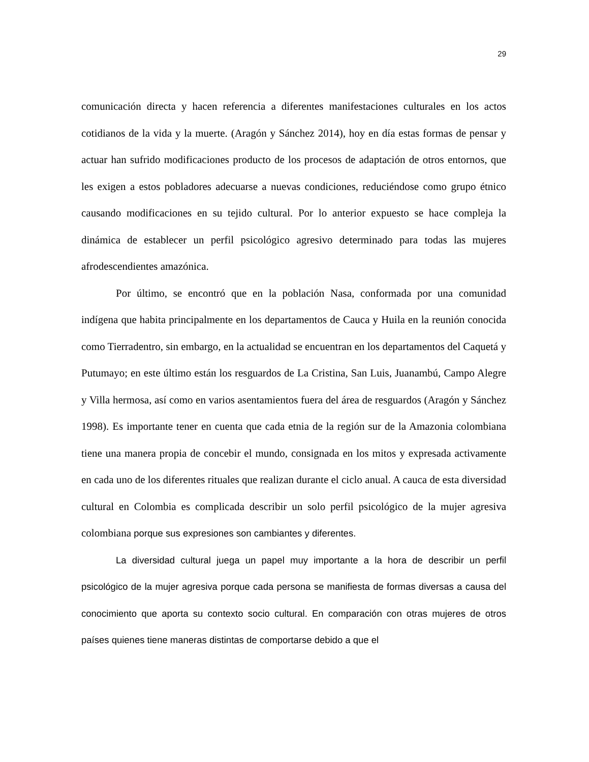29
comunicación directa y hacen referencia a diferentes manifestaciones culturales en los actos cotidianos de la vida y la muerte. (Aragón y Sánchez 2014), hoy en día estas formas de pensar y actuar han sufrido modificaciones producto de los procesos de adaptación de otros entornos, que les exigen a estos pobladores adecuarse a nuevas condiciones, reduciéndose como grupo étnico causando modificaciones en su tejido cultural. Por lo anterior expuesto se hace compleja la dinámica de establecer un perfil psicológico agresivo determinado para todas las mujeres afrodescendientes amazónica.
Por último, se encontró que en la población Nasa, conformada por una comunidad indígena que habita principalmente en los departamentos de Cauca y Huila en la reunión conocida como Tierradentro, sin embargo, en la actualidad se encuentran en los departamentos del Caquetá y Putumayo; en este último están los resguardos de La Cristina, San Luis, Juanambú, Campo Alegre y Villa hermosa, así como en varios asentamientos fuera del área de resguardos (Aragón y Sánchez 1998). Es importante tener en cuenta que cada etnia de la región sur de la Amazonia colombiana tiene una manera propia de concebir el mundo, consignada en los mitos y expresada activamente en cada uno de los diferentes rituales que realizan durante el ciclo anual. A cauca de esta diversidad cultural en Colombia es complicada describir un solo perfil psicológico de la mujer agresiva colombiana porque sus expresiones son cambiantes y diferentes.
La diversidad cultural juega un papel muy importante a la hora de describir un perfil psicológico de la mujer agresiva porque cada persona se manifiesta de formas diversas a causa del conocimiento que aporta su contexto socio cultural. En comparación con otras mujeres de otros países quienes tiene maneras distintas de comportarse debido a que el